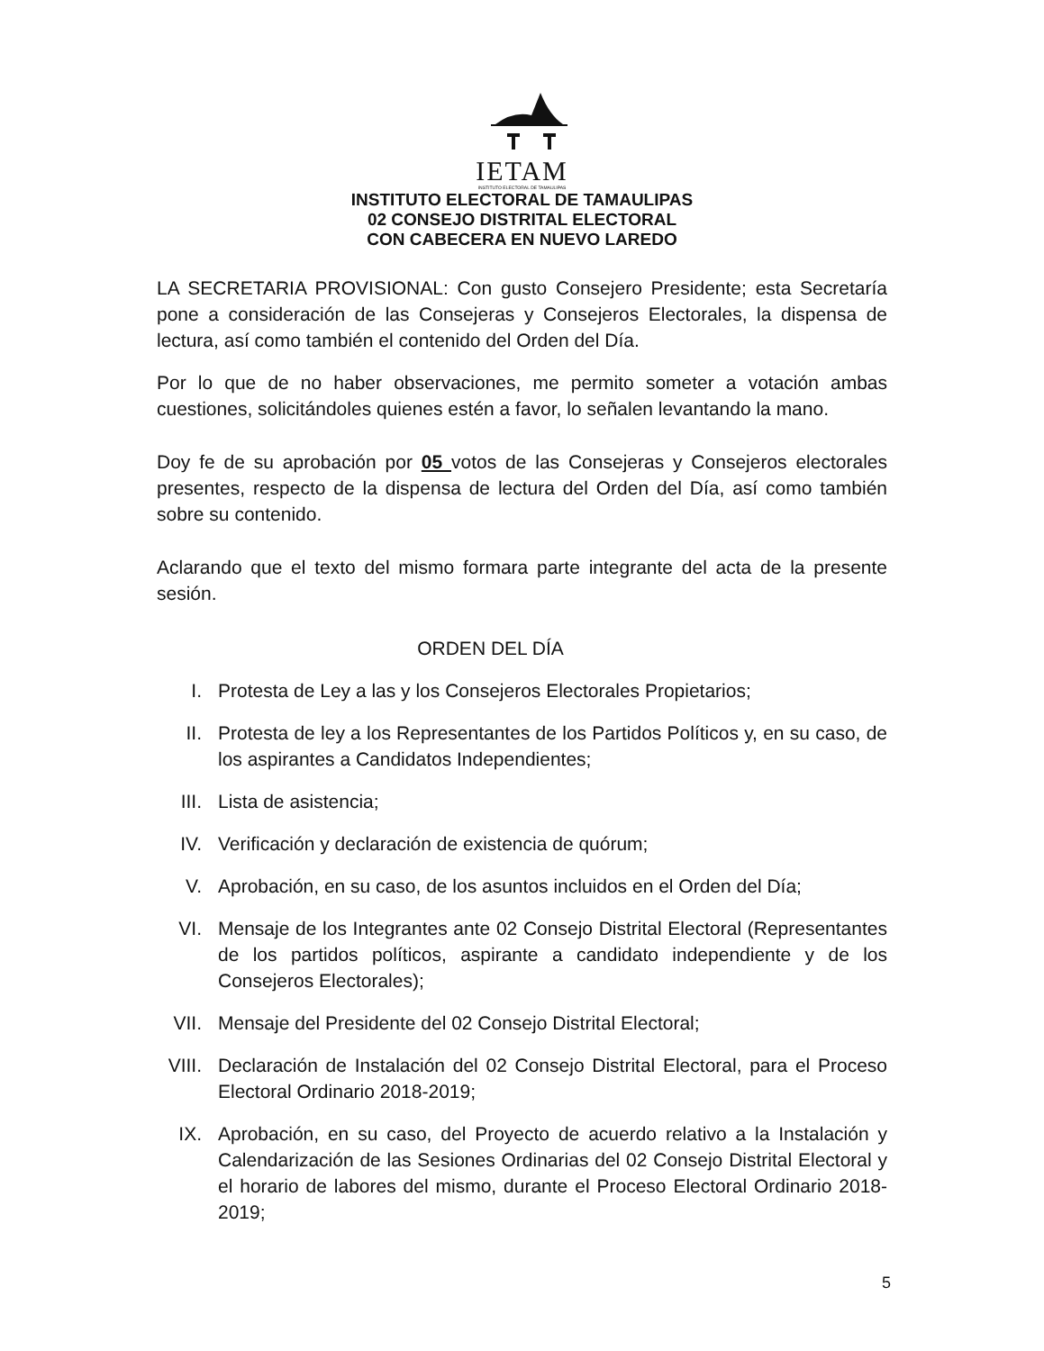IETAM
INSTITUTO ELECTORAL DE TAMAULIPAS
INSTITUTO ELECTORAL DE TAMAULIPAS
02 CONSEJO DISTRITAL ELECTORAL
CON CABECERA EN NUEVO LAREDO
LA SECRETARIA PROVISIONAL: Con gusto Consejero Presidente; esta Secretaría pone a consideración de las Consejeras y Consejeros Electorales, la dispensa de lectura, así como también el contenido del Orden del Día.
Por lo que de no haber observaciones, me permito someter a votación ambas cuestiones, solicitándoles quienes estén a favor, lo señalen levantando la mano.
Doy fe de su aprobación por 05 votos de las Consejeras y Consejeros electorales presentes, respecto de la dispensa de lectura del Orden del Día, así como también sobre su contenido.
Aclarando que el texto del mismo formara parte integrante del acta de la presente sesión.
ORDEN DEL DÍA
I. Protesta de Ley a las y los Consejeros Electorales Propietarios;
II. Protesta de ley a los Representantes de los Partidos Políticos y, en su caso, de los aspirantes a Candidatos Independientes;
III. Lista de asistencia;
IV. Verificación y declaración de existencia de quórum;
V. Aprobación, en su caso, de los asuntos incluidos en el Orden del Día;
VI. Mensaje de los Integrantes ante 02 Consejo Distrital Electoral (Representantes de los partidos políticos, aspirante a candidato independiente y de los Consejeros Electorales);
VII. Mensaje del Presidente del 02 Consejo Distrital Electoral;
VIII. Declaración de Instalación del 02 Consejo Distrital Electoral, para el Proceso Electoral Ordinario 2018-2019;
IX. Aprobación, en su caso, del Proyecto de acuerdo relativo a la Instalación y Calendarización de las Sesiones Ordinarias del 02 Consejo Distrital Electoral y el horario de labores del mismo, durante el Proceso Electoral Ordinario 2018-2019;
5